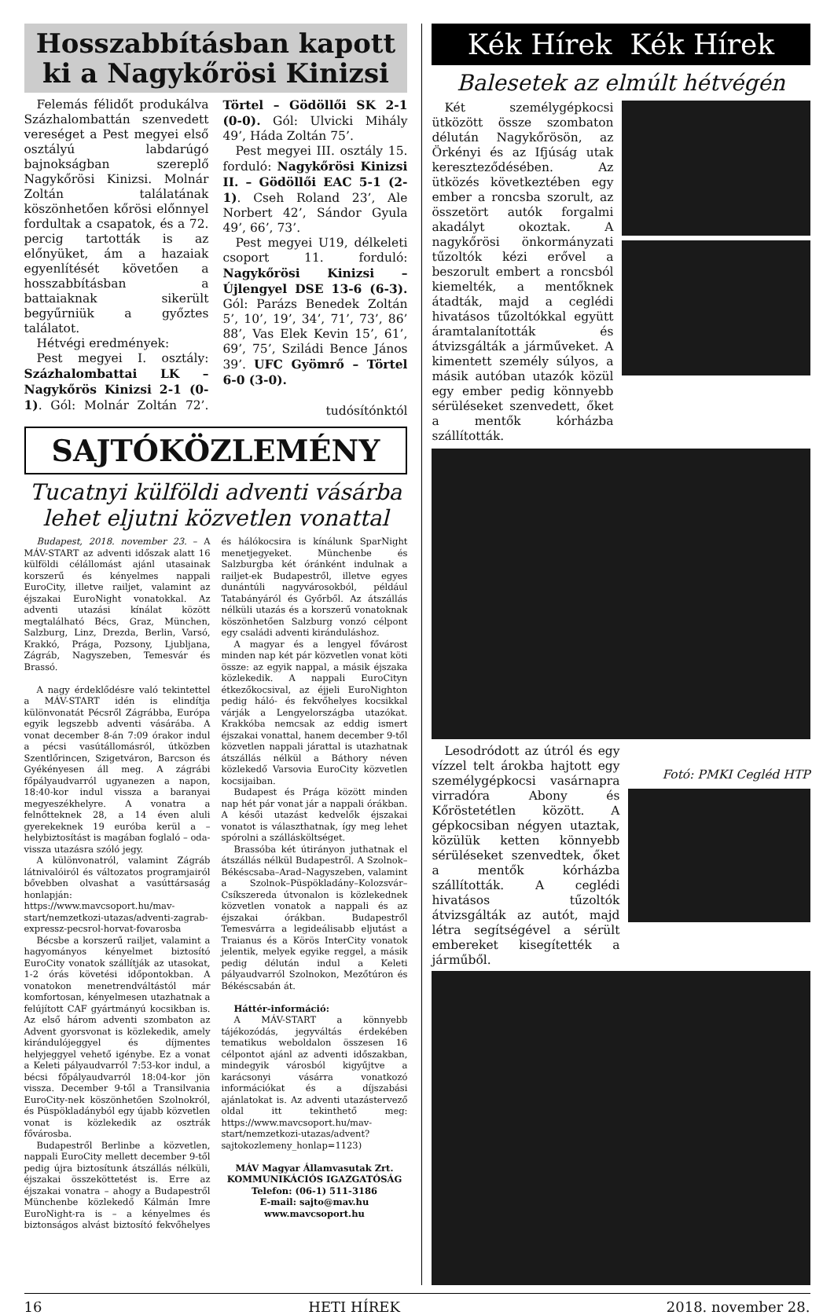Hosszabbításban kapott ki a Nagykőrösi Kinizsi
Felemás félidőt produkálva Százhalombattán szenvedett vereséget a Pest megyei első osztályú labdarúgó bajnokságban szereplő Nagykőrösi Kinizsi. Molnár Zoltán találatának köszönhetően kőrösi előnnyel fordultak a csapatok, és a 72. percig tartották is az előnyüket, ám a hazaiak egyenlítését követően a hosszabbításban a battaiaknak sikerült begyűrniük a győztes találatot.
Hétvégi eredmények:
Pest megyei I. osztály: Százhalombattai LK – Nagykőrös Kinizsi 2-1 (0-1). Gól: Molnár Zoltán 72’. Törtel – Gödöllői SK 2-1 (0-0). Gól: Ulvicki Mihály 49’, Háda Zoltán 75’.
Pest megyei III. osztály 15. forduló: Nagykőrösi Kinizsi II. – Gödöllői EAC 5-1 (2-1). Cseh Roland 23’, Ale Norbert 42’, Sándor Gyula 49’, 66’, 73’.
Pest megyei U19, délkeleti csoport 11. forduló: Nagykőrösi Kinizsi – Újlengyel DSE 13-6 (6-3). Gól: Parázs Benedek Zoltán 5’, 10’, 19’, 34’, 71’, 73’, 86’ 88’, Vas Elek Kevin 15’, 61’, 69’, 75’, Sziládi Bence János 39’. UFC Gyömrő – Törtel 6-0 (3-0).
tudósítónktól
SAJTÓKÖZLEMÉNY
Tucatnyi külföldi adventi vásárba lehet eljutni közvetlen vonattal
Budapest, 2018. november 23. – A MÁV-START az adventi időszak alatt 16 külföldi célállomást ajánl utasainak korszerű és kényelmes nappali EuroCity, illetve railjet, valamint az éjszakai EuroNight vonatokkal. Az adventi utazási kínálat között megtalálható Bécs, Graz, München, Salzburg, Linz, Drezda, Berlin, Varsó, Krakkó, Prága, Pozsony, Ljubljana, Zágráb, Nagyszeben, Temesvár és Brassó.
A nagy érdeklődésre való tekintettel a MÁV-START idén is elindítja különvonatát Pécsről Zágrábba, Európa egyik legszebb adventi vásárába. A vonat december 8-án 7:09 órakor indul a pécsi vasútállomásról, útközben Szentlőrincen, Szigetváron, Barcson és Gyékényesen áll meg. A zágrábi főpályaudvarról ugyanezen a napon, 18:40-kor indul vissza a baranyai megyeszékhelyre. A vonatra a felnőtteknek 28, a 14 éven aluli gyerekeknek 19 euróba kerül a – helybiztosítást is magában foglaló – oda-vissza utazásra szóló jegy.
A különvonatról, valamint Zágráb látnivalóiról és változatos programjairól bővebben olvashat a vasúttársaság honlapján: https://www.mavcsoport.hu/mav-start/nemzetkozi-utazas/adventi-zagrab-expressz-pecsrol-horvat-fovarosba
Bécsbe a korszerű railjet, valamint a hagyományos kényelmet biztosító EuroCity vonatok szállítják az utasokat, 1-2 órás követési időpontokban. A vonatokon menetrendváltástól már komfortosan, kényelmesen utazhatnak a felújított CAF gyártmányú kocsikban is. Az első három adventi szombaton az Advent gyorsvonat is közlekedik, amely kirándulójeggyel és díjmentes helyjeggyel vehető igénybe. Ez a vonat a Keleti pályaudvarról 7:53-kor indul, a bécsi főpályaudvarról 18:04-kor jön vissza. December 9-től a Transilvania EuroCity-nek köszönhetően Szolnokról, és Püspökladányból egy újabb közvetlen vonat is közlekedik az osztrák fővárosba.
Budapestről Berlinbe a közvetlen, nappali EuroCity mellett december 9-től pedig újra biztosítunk átszállás nélküli, éjszakai összeköttetést is. Erre az éjszakai vonatra – ahogy a Budapestről Münchenbe közlekedő Kálmán Imre EuroNight-ra is – a kényelmes és biztonságos alvást biztosító fekvőhelyes és hálókocsira is kínálunk SparNight menetjegyeket. Münchenbe és Salzburgba két óránként indulnak a railjet-ek Budapestről, illetve egyes dunántúli nagyvárosokból, például Tatabányáról és Győrből. Az átszállás nélküli utazás és a korszerű vonatoknak köszönhetően Salzburg vonzó célpont egy családi adventi kiránduláshoz.
A magyar és a lengyel fővárost minden nap két pár közvetlen vonat köti össze: az egyik nappal, a másik éjszaka közlekedik. A nappali EuroCityn étkezőkocsival, az éjjeli EuroNighton pedig háló- és fekvőhelyes kocsikkal várják a Lengyelországba utazókat. Krakkóba nemcsak az eddig ismert éjszakai vonattal, hanem december 9-től közvetlen nappali járattal is utazhatnak átszállás nélkül a Báthory néven közlekedő Varsovia EuroCity közvetlen kocsijaiban.
Budapest és Prága között minden nap hét pár vonat jár a nappali órákban. A késői utazást kedvelők éjszakai vonatot is választhatnak, így meg lehet spórolni a szállásköltséget.
Brassóba két útirányon juthatnak el átszállás nélkül Budapestről. A Szolnok–Békéscsaba–Arad–Nagyszeben, valamint a Szolnok–Püspökladány–Kolozsvár–Csíkszereda útvonalon is közlekednek közvetlen vonatok a nappali és az éjszakai órákban. Budapestről Temesvárra a legideálisabb eljutást a Traianus és a Körös InterCity vonatok jelentik, melyek egyike reggel, a másik pedig délután indul a Keleti pályaudvarról Szolnokon, Mezőtúron és Békéscsabán át.
Háttér-információ:
A MÁV-START a könnyebb tájékozódás, jegyváltás érdekében tematikus weboldalon összesen 16 célpontot ajánl az adventi időszakban, mindegyik városból kigyűjtve a karácsonyi vásárra vonatkozó információkat és a díjszabási ajánlatokat is. Az adventi utazástervező oldal itt tekinthető meg: https://www.mavcsoport.hu/mav-start/nemzetkozi-utazas/advent?sajtokozlemeny_honlap=1123)
MÁV Magyar Államvasutak Zrt.
KOMMUNIKÁCIÓS IGAZGATÓSÁG
Telefon: (06-1) 511-3186
E-mail: sajto@mav.hu
www.mavcsoport.hu
Kék Hírek Kék Hírek
Balesetek az elmúlt hétvégén
Két személygépkocsi ütközött össze szombaton délután Nagykőrösön, az Örkényi és az Ifjúság utak kereszteződésében. Az ütközés következtében egy ember a roncsba szorult, az összetört autók forgalmi akadályt okoztak. A nagykőrösi önkormányzati tűzoltók kézi erővel a beszorult embert a roncsból kiemelték, a mentőknek átadták, majd a ceglédi hivatásos tűzoltókkal együtt áramtalanították és átvizsgálták a járműveket. A kimentett személy súlyos, a másik autóban utazók közül egy ember pedig könnyebb sérüléseket szenvedett, őket a mentők kórházba szállították.
Lesodródott az útról és egy vízzel telt árokba hajtott egy személygépkocsi vasárnapra virradóra Abony és Kőröstetétlen között. A gépkocsiban négyen utaztak, közülük ketten könnyebb sérüléseket szenvedtek, őket a mentők kórházba szállították. A ceglédi hivatásos tűzoltók átvizsgálták az autót, majd létra segítségével a sérült embereket kisegítették a járműből.
Fotó: PMKI Cegléd HTP
16 HETI HÍREK 2018. november 28.